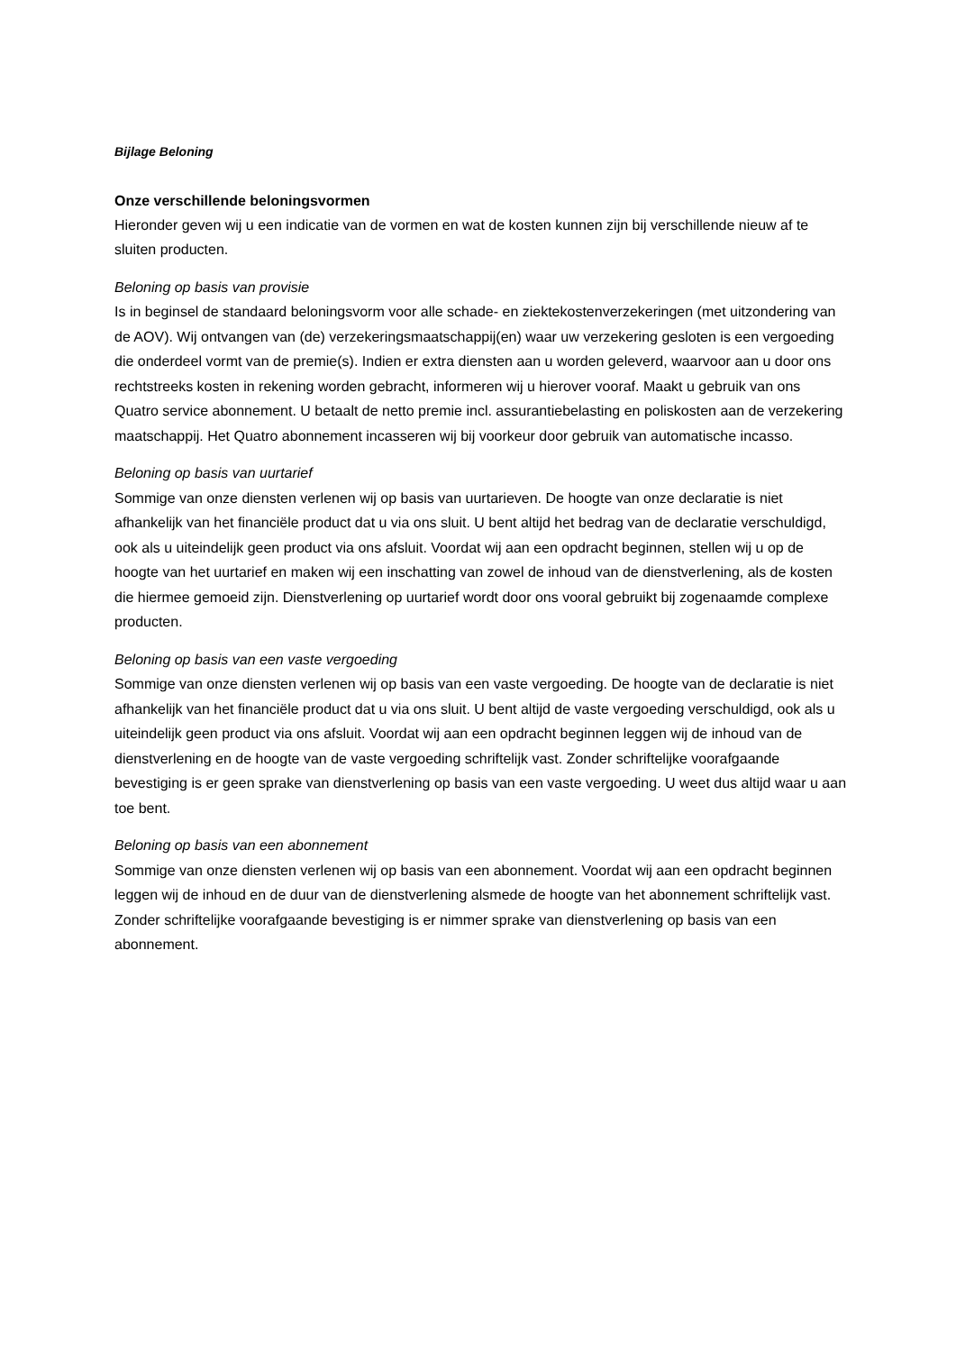Bijlage Beloning
Onze verschillende beloningsvormen
Hieronder geven wij u een indicatie van de vormen en wat de kosten kunnen zijn bij verschillende nieuw af te sluiten producten.
Beloning op basis van provisie
Is in beginsel de standaard beloningsvorm voor alle schade- en ziektekostenverzekeringen (met uitzondering van de AOV). Wij ontvangen van (de) verzekeringsmaatschappij(en) waar uw verzekering gesloten is een vergoeding die onderdeel vormt van de premie(s). Indien er extra diensten aan u worden geleverd, waarvoor aan u door ons rechtstreeks kosten in rekening worden gebracht, informeren wij u hierover vooraf. Maakt u gebruik van ons Quatro service abonnement. U betaalt de netto premie incl. assurantiebelasting en poliskosten aan de verzekering maatschappij. Het Quatro abonnement incasseren wij bij voorkeur door gebruik van automatische incasso.
Beloning op basis van uurtarief
Sommige van onze diensten verlenen wij op basis van uurtarieven. De hoogte van onze declaratie is niet afhankelijk van het financiële product dat u via ons sluit. U bent altijd het bedrag van de declaratie verschuldigd, ook als u uiteindelijk geen product via ons afsluit. Voordat wij aan een opdracht beginnen, stellen wij u op de hoogte van het uurtarief en maken wij een inschatting van zowel de inhoud van de dienstverlening, als de kosten die hiermee gemoeid zijn. Dienstverlening op uurtarief wordt door ons vooral gebruikt bij zogenaamde complexe producten.
Beloning op basis van een vaste vergoeding
Sommige van onze diensten verlenen wij op basis van een vaste vergoeding. De hoogte van de declaratie is niet afhankelijk van het financiële product dat u via ons sluit. U bent altijd de vaste vergoeding verschuldigd, ook als u uiteindelijk geen product via ons afsluit. Voordat wij aan een opdracht beginnen leggen wij de inhoud van de dienstverlening en de hoogte van de vaste vergoeding schriftelijk vast. Zonder schriftelijke voorafgaande bevestiging is er geen sprake van dienstverlening op basis van een vaste vergoeding. U weet dus altijd waar u aan toe bent.
Beloning op basis van een abonnement
Sommige van onze diensten verlenen wij op basis van een abonnement. Voordat wij aan een opdracht beginnen leggen wij de inhoud en de duur van de dienstverlening alsmede de hoogte van het abonnement schriftelijk vast. Zonder schriftelijke voorafgaande bevestiging is er nimmer sprake van dienstverlening op basis van een abonnement.